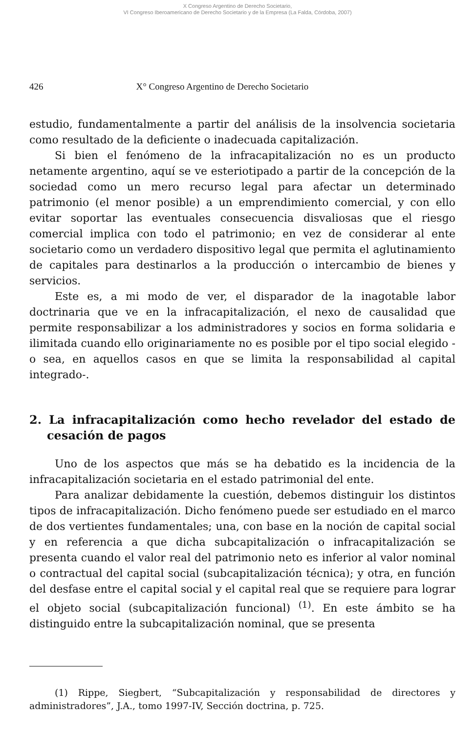X Congreso Argentino de Derecho Societario,
VI Congreso Iberoamericano de Derecho Societario y de la Empresa (La Falda, Córdoba, 2007)
426 X° Congreso Argentino de Derecho Societario
estudio, fundamentalmente a partir del análisis de la insolvencia societaria como resultado de la deficiente o inadecuada capitalización.
Si bien el fenómeno de la infracapitalización no es un producto netamente argentino, aquí se ve esteriotipado a partir de la concepción de la sociedad como un mero recurso legal para afectar un determinado patrimonio (el menor posible) a un emprendimiento comercial, y con ello evitar soportar las eventuales consecuencia disvaliosas que el riesgo comercial implica con todo el patrimonio; en vez de considerar al ente societario como un verdadero dispositivo legal que permita el aglutinamiento de capitales para destinarlos a la producción o intercambio de bienes y servicios.
Este es, a mi modo de ver, el disparador de la inagotable labor doctrinaria que ve en la infracapitalización, el nexo de causalidad que permite responsabilizar a los administradores y socios en forma solidaria e ilimitada cuando ello originariamente no es posible por el tipo social elegido -o sea, en aquellos casos en que se limita la responsabilidad al capital integrado-.
2. La infracapitalización como hecho revelador del estado de cesación de pagos
Uno de los aspectos que más se ha debatido es la incidencia de la infracapitalización societaria en el estado patrimonial del ente.
Para analizar debidamente la cuestión, debemos distinguir los distintos tipos de infracapitalización. Dicho fenómeno puede ser estudiado en el marco de dos vertientes fundamentales; una, con base en la noción de capital social y en referencia a que dicha subcapitalización o infracapitalización se presenta cuando el valor real del patrimonio neto es inferior al valor nominal o contractual del capital social (subcapitalización técnica); y otra, en función del desfase entre el capital social y el capital real que se requiere para lograr el objeto social (subcapitalización funcional) <sup>(1)</sup>. En este ámbito se ha distinguido entre la subcapitalización nominal, que se presenta
(1) Rippe, Siegbert, “Subcapitalización y responsabilidad de directores y administradores”, J.A., tomo 1997-IV, Sección doctrina, p. 725.